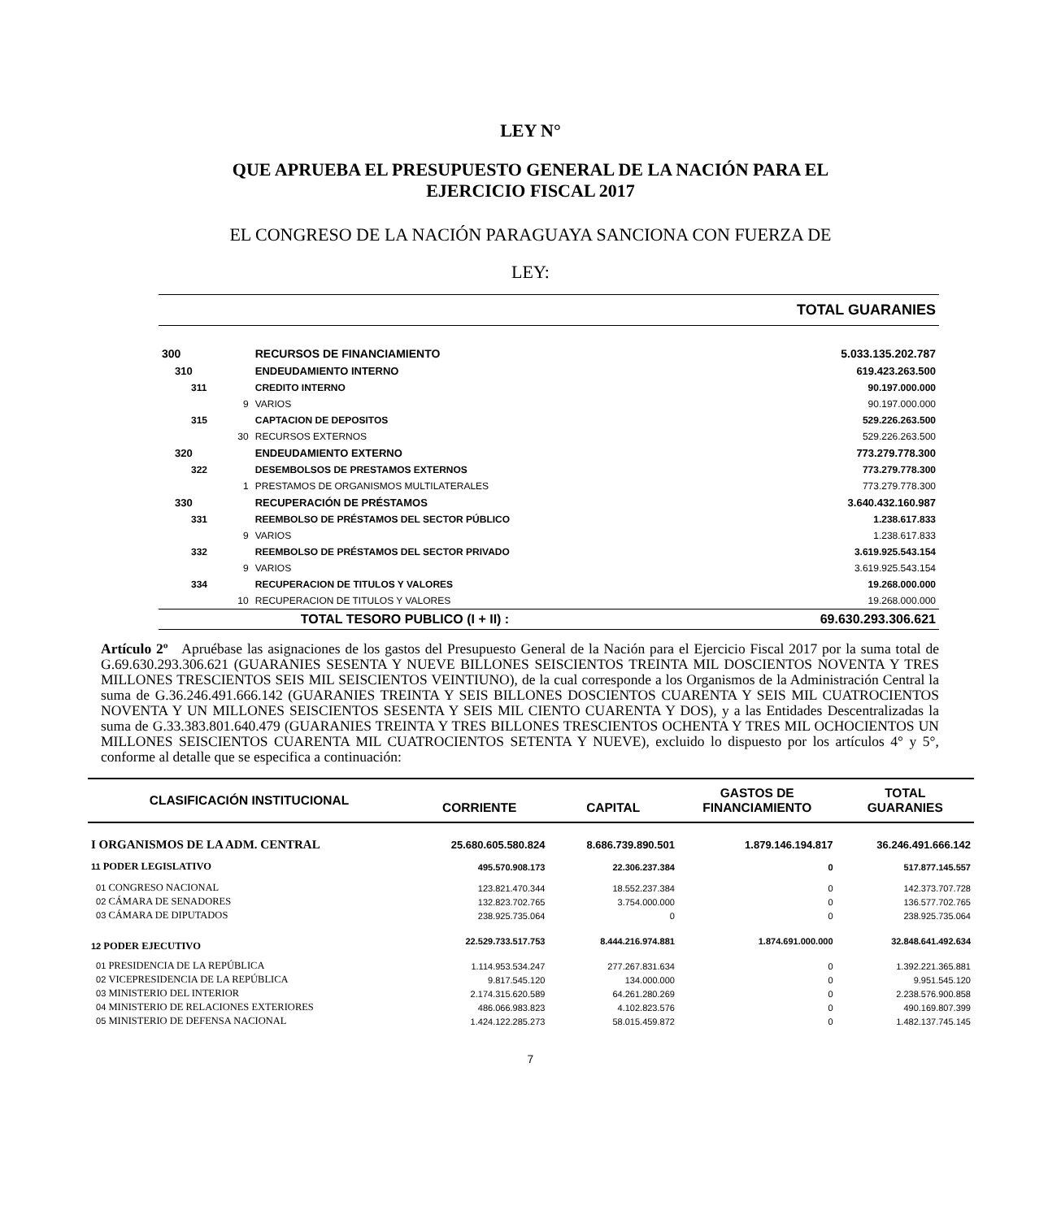LEY N°
QUE APRUEBA EL PRESUPUESTO GENERAL DE LA NACIÓN PARA EL
EJERCICIO FISCAL 2017
EL CONGRESO DE LA NACIÓN PARAGUAYA SANCIONA CON FUERZA DE
LEY:
| TOTAL GUARANIES | | |
| 300 | RECURSOS DE FINANCIAMIENTO | 5.033.135.202.787 |
| 310 | ENDEUDAMIENTO INTERNO | 619.423.263.500 |
| 311 | CREDITO INTERNO | 90.197.000.000 |
| 9 | VARIOS | 90.197.000.000 |
| 315 | CAPTACION DE DEPOSITOS | 529.226.263.500 |
| 30 | RECURSOS EXTERNOS | 529.226.263.500 |
| 320 | ENDEUDAMIENTO EXTERNO | 773.279.778.300 |
| 322 | DESEMBOLSOS DE PRESTAMOS EXTERNOS | 773.279.778.300 |
| 1 | PRESTAMOS DE ORGANISMOS MULTILATERALES | 773.279.778.300 |
| 330 | RECUPERACIÓN DE PRÉSTAMOS | 3.640.432.160.987 |
| 331 | REEMBOLSO DE PRÉSTAMOS DEL SECTOR PÚBLICO | 1.238.617.833 |
| 9 | VARIOS | 1.238.617.833 |
| 332 | REEMBOLSO DE PRÉSTAMOS DEL SECTOR PRIVADO | 3.619.925.543.154 |
| 9 | VARIOS | 3.619.925.543.154 |
| 334 | RECUPERACION DE TITULOS Y VALORES | 19.268.000.000 |
| 10 | RECUPERACION DE TITULOS Y VALORES | 19.268.000.000 |
| | TOTAL TESORO PUBLICO (I + II) : | 69.630.293.306.621 |
Artículo 2º Apruébase las asignaciones de los gastos del Presupuesto General de la Nación para el Ejercicio Fiscal 2017 por la suma total de G.69.630.293.306.621 (GUARANIES SESENTA Y NUEVE BILLONES SEISCIENTOS TREINTA MIL DOSCIENTOS NOVENTA Y TRES MILLONES TRESCIENTOS SEIS MIL SEISCIENTOS VEINTIUNO), de la cual corresponde a los Organismos de la Administración Central la suma de G.36.246.491.666.142 (GUARANIES TREINTA Y SEIS BILLONES DOSCIENTOS CUARENTA Y SEIS MIL CUATROCIENTOS NOVENTA Y UN MILLONES SEISCIENTOS SESENTA Y SEIS MIL CIENTO CUARENTA Y DOS), y a las Entidades Descentralizadas la suma de G.33.383.801.640.479 (GUARANIES TREINTA Y TRES BILLONES TRESCIENTOS OCHENTA Y TRES MIL OCHOCIENTOS UN MILLONES SEISCIENTOS CUARENTA MIL CUATROCIENTOS SETENTA Y NUEVE), excluido lo dispuesto por los artículos 4° y 5°, conforme al detalle que se especifica a continuación:
| CLASIFICACIÓN INSTITUCIONAL | CORRIENTE | CAPITAL | GASTOS DE FINANCIAMIENTO | TOTAL GUARANIES |
| --- | --- | --- | --- | --- |
| I ORGANISMOS DE LA ADM. CENTRAL | 25.680.605.580.824 | 8.686.739.890.501 | 1.879.146.194.817 | 36.246.491.666.142 |
| 11 PODER LEGISLATIVO | 495.570.908.173 | 22.306.237.384 | 0 | 517.877.145.557 |
| 01 CONGRESO NACIONAL | 123.821.470.344 | 18.552.237.384 | 0 | 142.373.707.728 |
| 02 CÁMARA DE SENADORES | 132.823.702.765 | 3.754.000.000 | 0 | 136.577.702.765 |
| 03 CÁMARA DE DIPUTADOS | 238.925.735.064 | 0 | 0 | 238.925.735.064 |
| 12 PODER EJECUTIVO | 22.529.733.517.753 | 8.444.216.974.881 | 1.874.691.000.000 | 32.848.641.492.634 |
| 01 PRESIDENCIA DE LA REPÚBLICA | 1.114.953.534.247 | 277.267.831.634 | 0 | 1.392.221.365.881 |
| 02 VICEPRESIDENCIA DE LA REPÚBLICA | 9.817.545.120 | 134.000.000 | 0 | 9.951.545.120 |
| 03 MINISTERIO DEL INTERIOR | 2.174.315.620.589 | 64.261.280.269 | 0 | 2.238.576.900.858 |
| 04 MINISTERIO DE RELACIONES EXTERIORES | 486.066.983.823 | 4.102.823.576 | 0 | 490.169.807.399 |
| 05 MINISTERIO DE DEFENSA NACIONAL | 1.424.122.285.273 | 58.015.459.872 | 0 | 1.482.137.745.145 |
7